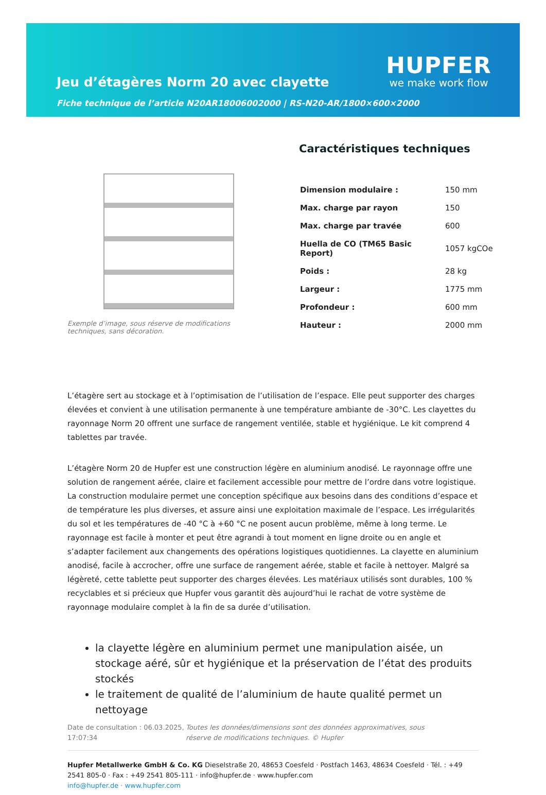Jeu d’étagères Norm 20 avec clayette
HUPFER
we make work flow
Fiche technique de l’article N20AR18006002000 | RS-N20-AR/1800×600×2000
Exemple d’image, sous réserve de modifications techniques, sans décoration.
Caractéristiques techniques
| Dimension modulaire : | 150 mm |
| Max. charge par rayon | 150 |
| Max. charge par travée | 600 |
| Huella de CO (TM65 Basic Report) | 1057 kgCOe |
| Poids : | 28 kg |
| Largeur : | 1775 mm |
| Profondeur : | 600 mm |
| Hauteur : | 2000 mm |
L’étagère sert au stockage et à l’optimisation de l’utilisation de l’espace. Elle peut supporter des charges élevées et convient à une utilisation permanente à une température ambiante de -30°C. Les clayettes du rayonnage Norm 20 offrent une surface de rangement ventilée, stable et hygiénique. Le kit comprend 4 tablettes par travée.
L’étagère Norm 20 de Hupfer est une construction légère en aluminium anodisé. Le rayonnage offre une solution de rangement aérée, claire et facilement accessible pour mettre de l’ordre dans votre logistique. La construction modulaire permet une conception spécifique aux besoins dans des conditions d’espace et de température les plus diverses, et assure ainsi une exploitation maximale de l’espace. Les irrégularités du sol et les températures de -40 °C à +60 °C ne posent aucun problème, même à long terme. Le rayonnage est facile à monter et peut être agrandi à tout moment en ligne droite ou en angle et s’adapter facilement aux changements des opérations logistiques quotidiennes. La clayette en aluminium anodisé, facile à accrocher, offre une surface de rangement aérée, stable et facile à nettoyer. Malgré sa légèreté, cette tablette peut supporter des charges élevées. Les matériaux utilisés sont durables, 100 % recyclables et si précieux que Hupfer vous garantit dès aujourd’hui le rachat de votre système de rayonnage modulaire complet à la fin de sa durée d’utilisation.
la clayette légère en aluminium permet une manipulation aisée, un stockage aéré, sûr et hygiénique et la préservation de l’état des produits stockés
le traitement de qualité de l’aluminium de haute qualité permet un nettoyage
Date de consultation : 06.03.2025, 17:07:34
Toutes les données/dimensions sont des données approximatives, sous réserve de modifications techniques. © Hupfer
Hupfer Metallwerke GmbH & Co. KG Dieselstraße 20, 48653 Coesfeld · Postfach 1463, 48634 Coesfeld · Tél. : +49 2541 805-0 · Fax : +49 2541 805-111 · info@hupfer.de · www.hupfer.com
info@hupfer.de · www.hupfer.com